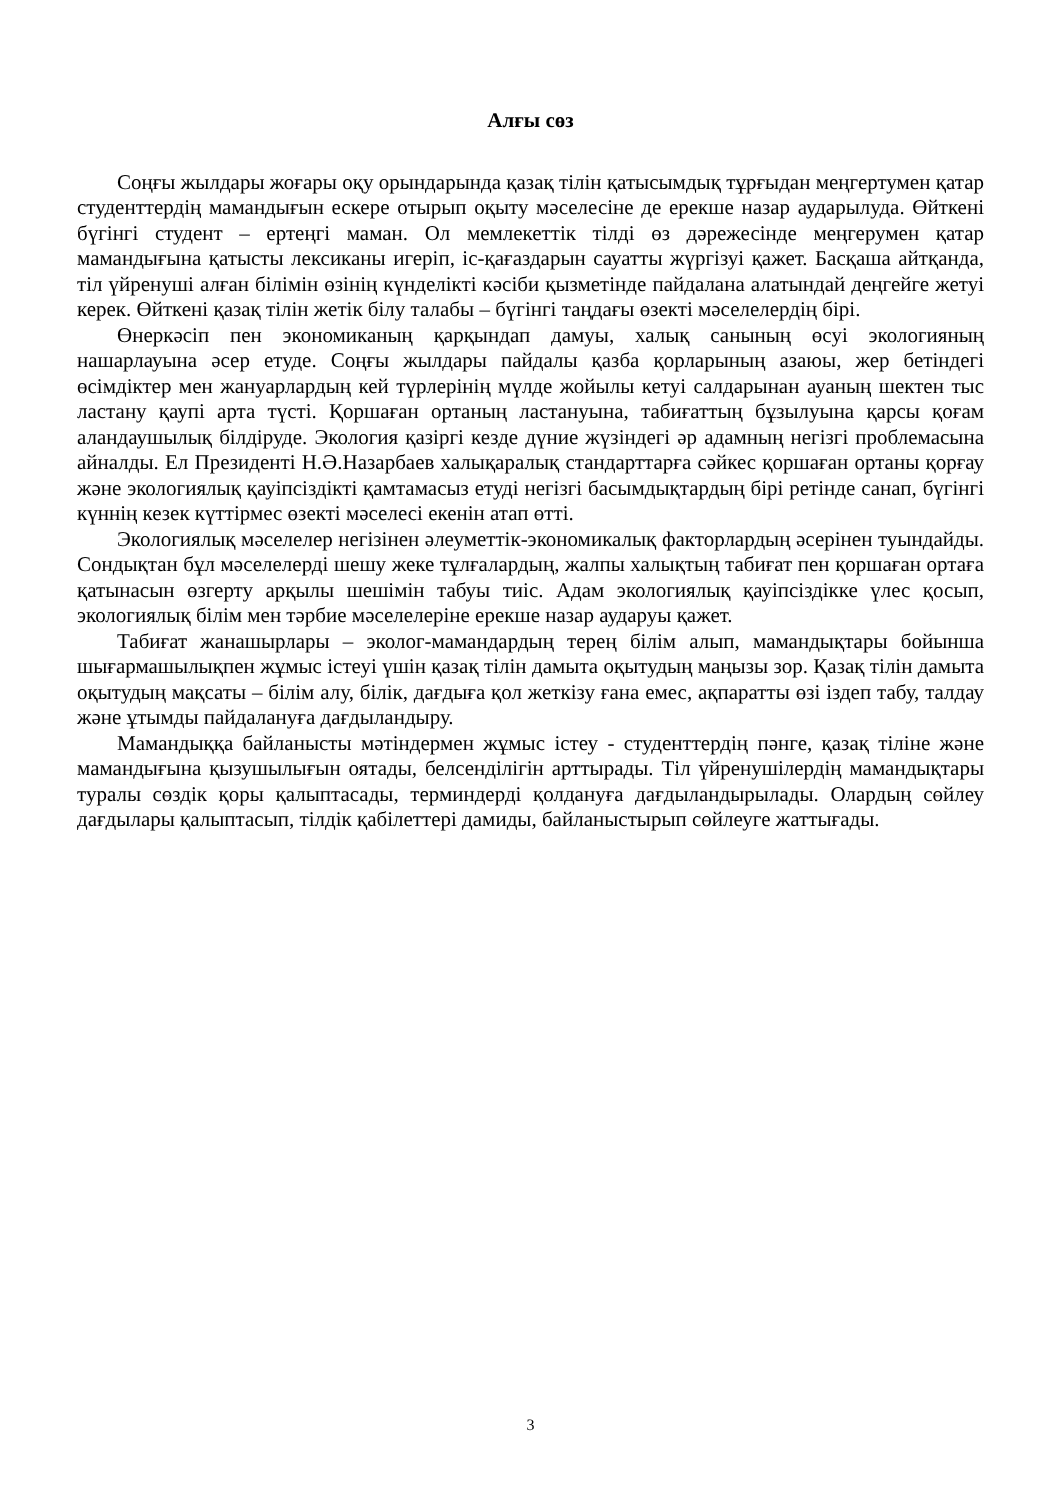Алғы сөз
Соңғы жылдары жоғары оқу орындарында қазақ тілін қатысымдық тұрғыдан меңгертумен қатар студенттердің мамандығын ескере отырып оқыту мәселесіне де ерекше назар аударылуда. Өйткені бүгінгі студент – ертеңгі маман. Ол мемлекеттік тілді өз дәрежесінде меңгерумен қатар мамандығына қатысты лексиканы игеріп, іс-қағаздарын сауатты жүргізуі қажет. Басқаша айтқанда, тіл үйренуші алған білімін өзінің күнделікті кәсіби қызметінде пайдалана алатындай деңгейге жетуі керек. Өйткені қазақ тілін жетік білу талабы – бүгінгі таңдағы өзекті мәселелердің бірі.
Өнеркәсіп пен экономиканың қарқындап дамуы, халық санының өсуі экологияның нашарлауына әсер етуде. Соңғы жылдары пайдалы қазба қорларының азаюы, жер бетіндегі өсімдіктер мен жануарлардың кей түрлерінің мүлде жойылы кетуі салдарынан ауаның шектен тыс ластану қаупі арта түсті. Қоршаған ортаның ластануына, табиғаттың бұзылуына қарсы қоғам аландаушылық білдіруде. Экология қазіргі кезде дүние жүзіндегі әр адамның негізгі проблемасына айналды. Ел Президенті Н.Ә.Назарбаев халықаралық стандарттарға сәйкес қоршаған ортаны қорғау және экологиялық қауіпсіздікті қамтамасыз етуді негізгі басымдықтардың бірі ретінде санап, бүгінгі күннің кезек күттірмес өзекті мәселесі екенін атап өтті.
Экологиялық мәселелер негізінен әлеуметтік-экономикалық факторлардың әсерінен туындайды. Сондықтан бұл мәселелерді шешу жеке тұлғалардың, жалпы халықтың табиғат пен қоршаған ортаға қатынасын өзгерту арқылы шешімін табуы тиіс. Адам экологиялық қауіпсіздікке үлес қосып, экологиялық білім мен тәрбие мәселелеріне ерекше назар аударуы қажет.
Табиғат жанашырлары – эколог-мамандардың терең білім алып, мамандықтары бойынша шығармашылықпен жұмыс істеуі үшін қазақ тілін дамыта оқытудың маңызы зор. Қазақ тілін дамыта оқытудың мақсаты – білім алу, білік, дағдыға қол жеткізу ғана емес, ақпаратты өзі іздеп табу, талдау және ұтымды пайдалануға дағдыландыру.
Мамандыққа байланысты мәтіндермен жұмыс істеу - студенттердің пәнге, қазақ тіліне және мамандығына қызушылығын оятады, белсенділігін арттырады. Тіл үйренушілердің мамандықтары туралы сөздік қоры қалыптасады, терминдерді қолдануға дағдыландырылады. Олардың сөйлеу дағдылары қалыптасып, тілдік қабілеттері дамиды, байланыстырып сөйлеуге жаттығады.
3